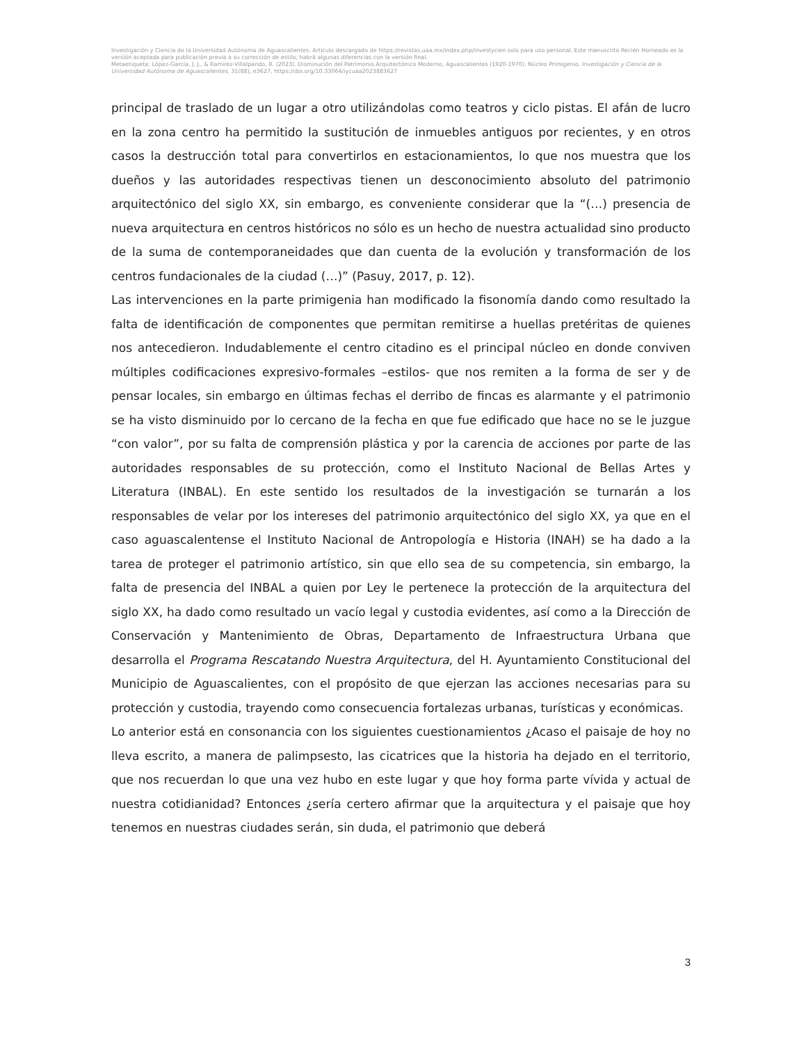Investigación y Ciencia de la Universidad Autónoma de Aguascalientes. Artículo descargado de https://revistas.uaa.mx/index.php/investycien solo para uso personal. Este manuscrito Recién Horneado es la versión aceptada para publicación previa a su corrección de estilo; habrá algunas diferencias con la versión final.
Metaetiqueta: López-García, J. J., & Ramírez-Villalpando, R. (2023). Disminución del Patrimonio Arquitectónico Moderno, Aguascalientes (1920-1970). Núcleo Primigenio. Investigación y Ciencia de la Universidad Autónoma de Aguascalientes, 31(88), e3627, https://doi.org/10.33064/iycuaa2023883627
principal de traslado de un lugar a otro utilizándolas como teatros y ciclo pistas. El afán de lucro en la zona centro ha permitido la sustitución de inmuebles antiguos por recientes, y en otros casos la destrucción total para convertirlos en estacionamientos, lo que nos muestra que los dueños y las autoridades respectivas tienen un desconocimiento absoluto del patrimonio arquitectónico del siglo XX, sin embargo, es conveniente considerar que la “(…) presencia de nueva arquitectura en centros históricos no sólo es un hecho de nuestra actualidad sino producto de la suma de contemporaneidades que dan cuenta de la evolución y transformación de los centros fundacionales de la ciudad (…)” (Pasuy, 2017, p. 12).
Las intervenciones en la parte primigenia han modificado la fisonomía dando como resultado la falta de identificación de componentes que permitan remitirse a huellas pretéritas de quienes nos antecedieron. Indudablemente el centro citadino es el principal núcleo en donde conviven múltiples codificaciones expresivo-formales –estilos- que nos remiten a la forma de ser y de pensar locales, sin embargo en últimas fechas el derribo de fincas es alarmante y el patrimonio se ha visto disminuido por lo cercano de la fecha en que fue edificado que hace no se le juzgue “con valor”, por su falta de comprensión plástica y por la carencia de acciones por parte de las autoridades responsables de su protección, como el Instituto Nacional de Bellas Artes y Literatura (INBAL). En este sentido los resultados de la investigación se turnarán a los responsables de velar por los intereses del patrimonio arquitectónico del siglo XX, ya que en el caso aguascalentense el Instituto Nacional de Antropología e Historia (INAH) se ha dado a la tarea de proteger el patrimonio artístico, sin que ello sea de su competencia, sin embargo, la falta de presencia del INBAL a quien por Ley le pertenece la protección de la arquitectura del siglo XX, ha dado como resultado un vacío legal y custodia evidentes, así como a la Dirección de Conservación y Mantenimiento de Obras, Departamento de Infraestructura Urbana que desarrolla el Programa Rescatando Nuestra Arquitectura, del H. Ayuntamiento Constitucional del Municipio de Aguascalientes, con el propósito de que ejerzan las acciones necesarias para su protección y custodia, trayendo como consecuencia fortalezas urbanas, turísticas y económicas.
Lo anterior está en consonancia con los siguientes cuestionamientos ¿Acaso el paisaje de hoy no lleva escrito, a manera de palimpsesto, las cicatrices que la historia ha dejado en el territorio, que nos recuerdan lo que una vez hubo en este lugar y que hoy forma parte vívida y actual de nuestra cotidianidad? Entonces ¿sería certero afirmar que la arquitectura y el paisaje que hoy tenemos en nuestras ciudades serán, sin duda, el patrimonio que deberá
3